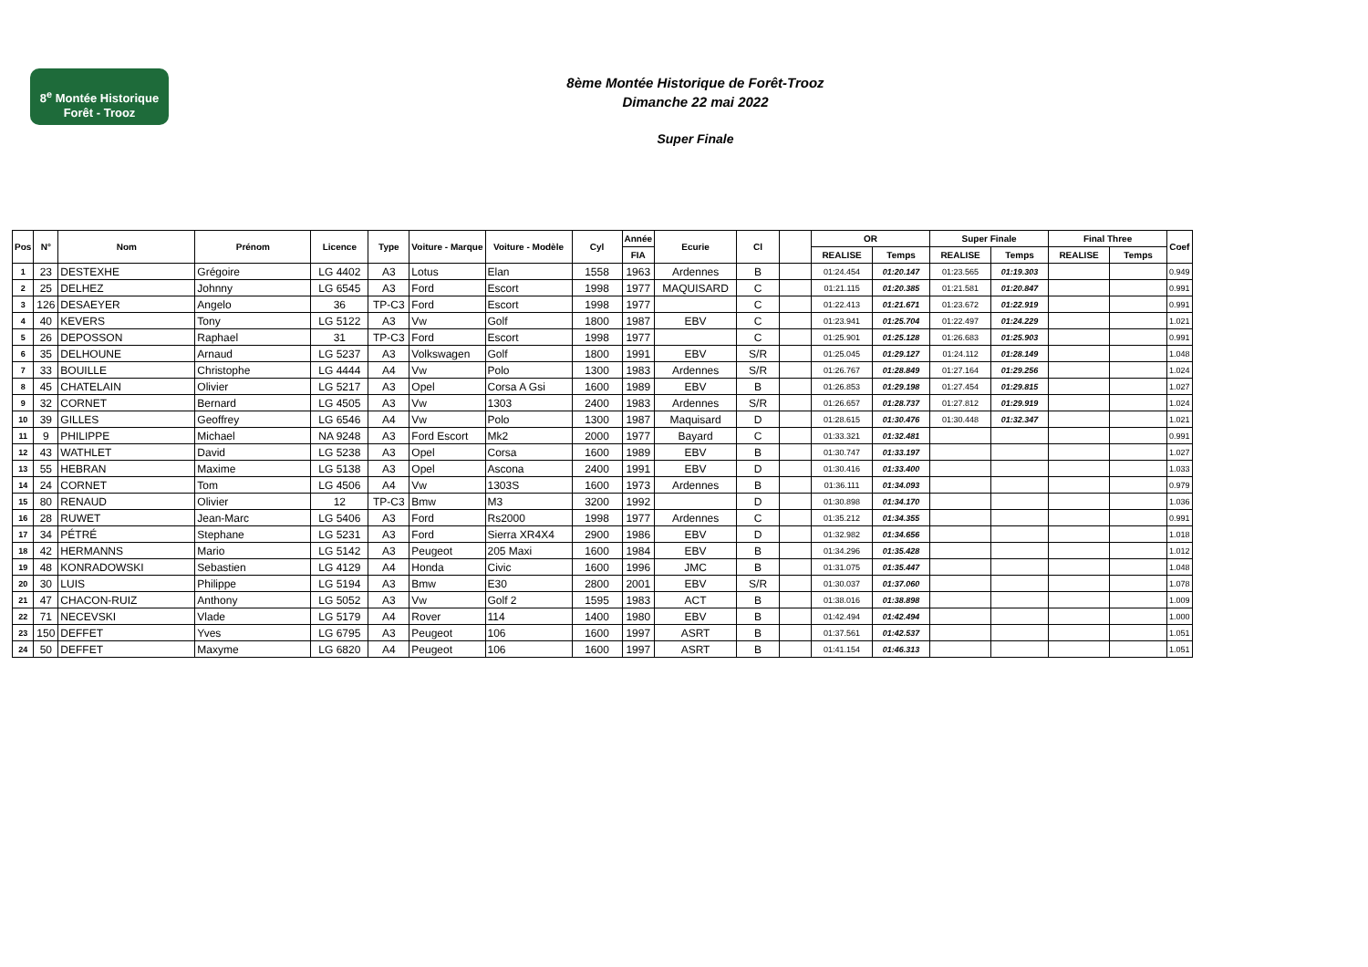8<sup>e</sup> Montée Historique
Forêt - Trooz
8ème Montée Historique de Forêt-Trooz
Dimanche 22 mai 2022
Super Finale
| Pos | N° | Nom | Prénom | Licence | Type | Voiture - Marque | Voiture - Modèle | Cyl | Année | Ecurie | Cl | | OR | | Super Finale | | Final Three | | Coef |
| --- | --- | --- | --- | --- | --- | --- | --- | --- | --- | --- | --- | --- | --- | --- | --- | --- | --- | --- | --- |
| | | | | | | | | | FIA | | | | REALISE | Temps | REALISE | Temps | REALISE | Temps | |
| 1 | 23 | DESTEXHE | Grégoire | LG 4402 | A3 | Lotus | Elan | 1558 | 1963 | Ardennes | B | | 01:24.454 | 01:20.147 | 01:23.565 | 01:19.303 | | | 0.949 |
| 2 | 25 | DELHEZ | Johnny | LG 6545 | A3 | Ford | Escort | 1998 | 1977 | MAQUISARD | C | | 01:21.115 | 01:20.385 | 01:21.581 | 01:20.847 | | | 0.991 |
| 3 | 126 | DESAEYER | Angelo | 36 | TP-C3 | Ford | Escort | 1998 | 1977 | | C | | 01:22.413 | 01:21.671 | 01:23.672 | 01:22.919 | | | 0.991 |
| 4 | 40 | KEVERS | Tony | LG 5122 | A3 | Vw | Golf | 1800 | 1987 | EBV | C | | 01:23.941 | 01:25.704 | 01:22.497 | 01:24.229 | | | 1.021 |
| 5 | 26 | DEPOSSON | Raphael | 31 | TP-C3 | Ford | Escort | 1998 | 1977 | | C | | 01:25.901 | 01:25.128 | 01:26.683 | 01:25.903 | | | 0.991 |
| 6 | 35 | DELHOUNE | Arnaud | LG 5237 | A3 | Volkswagen | Golf | 1800 | 1991 | EBV | S/R | | 01:25.045 | 01:29.127 | 01:24.112 | 01:28.149 | | | 1.048 |
| 7 | 33 | BOUILLE | Christophe | LG 4444 | A4 | Vw | Polo | 1300 | 1983 | Ardennes | S/R | | 01:26.767 | 01:28.849 | 01:27.164 | 01:29.256 | | | 1.024 |
| 8 | 45 | CHATELAIN | Olivier | LG 5217 | A3 | Opel | Corsa A Gsi | 1600 | 1989 | EBV | B | | 01:26.853 | 01:29.198 | 01:27.454 | 01:29.815 | | | 1.027 |
| 9 | 32 | CORNET | Bernard | LG 4505 | A3 | Vw | 1303 | 2400 | 1983 | Ardennes | S/R | | 01:26.657 | 01:28.737 | 01:27.812 | 01:29.919 | | | 1.024 |
| 10 | 39 | GILLES | Geoffrey | LG 6546 | A4 | Vw | Polo | 1300 | 1987 | Maquisard | D | | 01:28.615 | 01:30.476 | 01:30.448 | 01:32.347 | | | 1.021 |
| 11 | 9 | PHILIPPE | Michael | NA 9248 | A3 | Ford Escort | Mk2 | 2000 | 1977 | Bayard | C | | 01:33.321 | 01:32.481 | | | | | 0.991 |
| 12 | 43 | WATHLET | David | LG 5238 | A3 | Opel | Corsa | 1600 | 1989 | EBV | B | | 01:30.747 | 01:33.197 | | | | | 1.027 |
| 13 | 55 | HEBRAN | Maxime | LG 5138 | A3 | Opel | Ascona | 2400 | 1991 | EBV | D | | 01:30.416 | 01:33.400 | | | | | 1.033 |
| 14 | 24 | CORNET | Tom | LG 4506 | A4 | Vw | 1303S | 1600 | 1973 | Ardennes | B | | 01:36.111 | 01:34.093 | | | | | 0.979 |
| 15 | 80 | RENAUD | Olivier | 12 | TP-C3 | Bmw | M3 | 3200 | 1992 | | D | | 01:30.898 | 01:34.170 | | | | | 1.036 |
| 16 | 28 | RUWET | Jean-Marc | LG 5406 | A3 | Ford | Rs2000 | 1998 | 1977 | Ardennes | C | | 01:35.212 | 01:34.355 | | | | | 0.991 |
| 17 | 34 | PÉTRÉ | Stephane | LG 5231 | A3 | Ford | Sierra XR4X4 | 2900 | 1986 | EBV | D | | 01:32.982 | 01:34.656 | | | | | 1.018 |
| 18 | 42 | HERMANNS | Mario | LG 5142 | A3 | Peugeot | 205 Maxi | 1600 | 1984 | EBV | B | | 01:34.296 | 01:35.428 | | | | | 1.012 |
| 19 | 48 | KONRADOWSKI | Sebastien | LG 4129 | A4 | Honda | Civic | 1600 | 1996 | JMC | B | | 01:31.075 | 01:35.447 | | | | | 1.048 |
| 20 | 30 | LUIS | Philippe | LG 5194 | A3 | Bmw | E30 | 2800 | 2001 | EBV | S/R | | 01:30.037 | 01:37.060 | | | | | 1.078 |
| 21 | 47 | CHACON-RUIZ | Anthony | LG 5052 | A3 | Vw | Golf 2 | 1595 | 1983 | ACT | B | | 01:38.016 | 01:38.898 | | | | | 1.009 |
| 22 | 71 | NECEVSKI | Vlade | LG 5179 | A4 | Rover | 114 | 1400 | 1980 | EBV | B | | 01:42.494 | 01:42.494 | | | | | 1.000 |
| 23 | 150 | DEFFET | Yves | LG 6795 | A3 | Peugeot | 106 | 1600 | 1997 | ASRT | B | | 01:37.561 | 01:42.537 | | | | | 1.051 |
| 24 | 50 | DEFFET | Maxyme | LG 6820 | A4 | Peugeot | 106 | 1600 | 1997 | ASRT | B | | 01:41.154 | 01:46.313 | | | | | 1.051 |